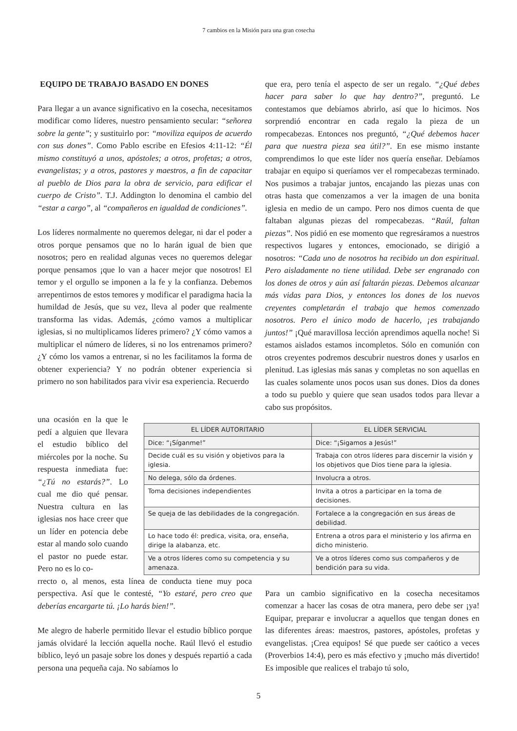7 cambios en la Misión para una gran cosecha
EQUIPO DE TRABAJO BASADO EN DONES
Para llegar a un avance significativo en la cosecha, necesitamos modificar como líderes, nuestro pensamiento secular: “señorea sobre la gente”; y sustituirlo por: “moviliza equipos de acuerdo con sus dones”. Como Pablo escribe en Efesios 4:11-12: “Él mismo constituyó a unos, apóstoles; a otros, profetas; a otros, evangelistas; y a otros, pastores y maestros, a fin de capacitar al pueblo de Dios para la obra de servicio, para edificar el cuerpo de Cristo”. T.J. Addington lo denomina el cambio del “estar a cargo”, al “compañeros en igualdad de condiciones”.
Los líderes normalmente no queremos delegar, ni dar el poder a otros porque pensamos que no lo harán igual de bien que nosotros; pero en realidad algunas veces no queremos delegar porque pensamos ¡que lo van a hacer mejor que nosotros! El temor y el orgullo se imponen a la fe y la confianza. Debemos arrepentirnos de estos temores y modificar el paradigma hacia la humildad de Jesús, que su vez, lleva al poder que realmente transforma las vidas. Además, ¿cómo vamos a multiplicar iglesias, si no multiplicamos líderes primero? ¿Y cómo vamos a multiplicar el número de líderes, si no los entrenamos primero? ¿Y cómo los vamos a entrenar, si no les facilitamos la forma de obtener experiencia? Y no podrán obtener experiencia si primero no son habilitados para vivir esa experiencia. Recuerdo
que era, pero tenía el aspecto de ser un regalo. “¿Qué debes hacer para saber lo que hay dentro?”, preguntó. Le contestamos que debíamos abrirlo, así que lo hicimos. Nos sorprendió encontrar en cada regalo la pieza de un rompecabezas. Entonces nos preguntó, “¿Qué debemos hacer para que nuestra pieza sea útil?”. En ese mismo instante comprendimos lo que este líder nos quería enseñar. Debíamos trabajar en equipo si queríamos ver el rompecabezas terminado. Nos pusimos a trabajar juntos, encajando las piezas unas con otras hasta que comenzamos a ver la imagen de una bonita iglesia en medio de un campo. Pero nos dimos cuenta de que faltaban algunas piezas del rompecabezas. “Raúl, faltan piezas”. Nos pidió en ese momento que regresáramos a nuestros respectivos lugares y entonces, emocionado, se dirigió a nosotros: “Cada uno de nosotros ha recibido un don espiritual. Pero aisladamente no tiene utilidad. Debe ser engranado con los dones de otros y aún así faltarán piezas. Debemos alcanzar más vidas para Dios, y entonces los dones de los nuevos creyentes completarán el trabajo que hemos comenzado nosotros. Pero el único modo de hacerlo, ¡es trabajando juntos!” ¡Qué maravillosa lección aprendimos aquella noche! Si estamos aislados estamos incompletos. Sólo en comunión con otros creyentes podremos descubrir nuestros dones y usarlos en plenitud. Las iglesias más sanas y completas no son aquellas en las cuales solamente unos pocos usan sus dones. Dios da dones a todo su pueblo y quiere que sean usados todos para llevar a cabo sus propósitos.
una ocasión en la que le pedí a alguien que llevara el estudio bíblico del miércoles por la noche. Su respuesta inmediata fue: “¿Tú no estarás?”. Lo cual me dio qué pensar. Nuestra cultura en las iglesias nos hace creer que un líder en potencia debe estar al mando solo cuando el pastor no puede estar. Pero no es lo co-
| EL LÍDER AUTORITARIO | EL LÍDER SERVICIAL |
| --- | --- |
| Dice: “¡Síganme!” | Dice: “¡Sigamos a Jesús!” |
| Decide cuál es su visión y objetivos para la iglesia. | Trabaja con otros líderes para discernir la visión y los objetivos que Dios tiene para la iglesia. |
| No delega, sólo da órdenes. | Involucra a otros. |
| Toma decisiones independientes | Invita a otros a participar en la toma de decisiones. |
| Se queja de las debilidades de la congregación. | Fortalece a la congregación en sus áreas de debilidad. |
| Lo hace todo él: predica, visita, ora, enseña, dirige la alabanza, etc. | Entrena a otros para el ministerio y los afirma en dicho ministerio. |
| Ve a otros líderes como su competencia y su amenaza. | Ve a otros líderes como sus compañeros y de bendición para su vida. |
rrecto o, al menos, esta línea de conducta tiene muy poca perspectiva. Así que le contesté, “Yo estaré, pero creo que deberías encargarte tú. ¡Lo harás bien!”.
Me alegro de haberle permitido llevar el estudio bíblico porque jamás olvidaré la lección aquella noche. Raúl llevó el estudio bíblico, leyó un pasaje sobre los dones y después repartió a cada persona una pequeña caja. No sabíamos lo
Para un cambio significativo en la cosecha necesitamos comenzar a hacer las cosas de otra manera, pero debe ser ¡ya! Equipar, preparar e involucrar a aquellos que tengan dones en las diferentes áreas: maestros, pastores, apóstoles, profetas y evangelistas. ¡Crea equipos! Sé que puede ser caótico a veces (Proverbios 14:4), pero es más efectivo y ¡mucho más divertido! Es imposible que realices el trabajo tú solo,
5